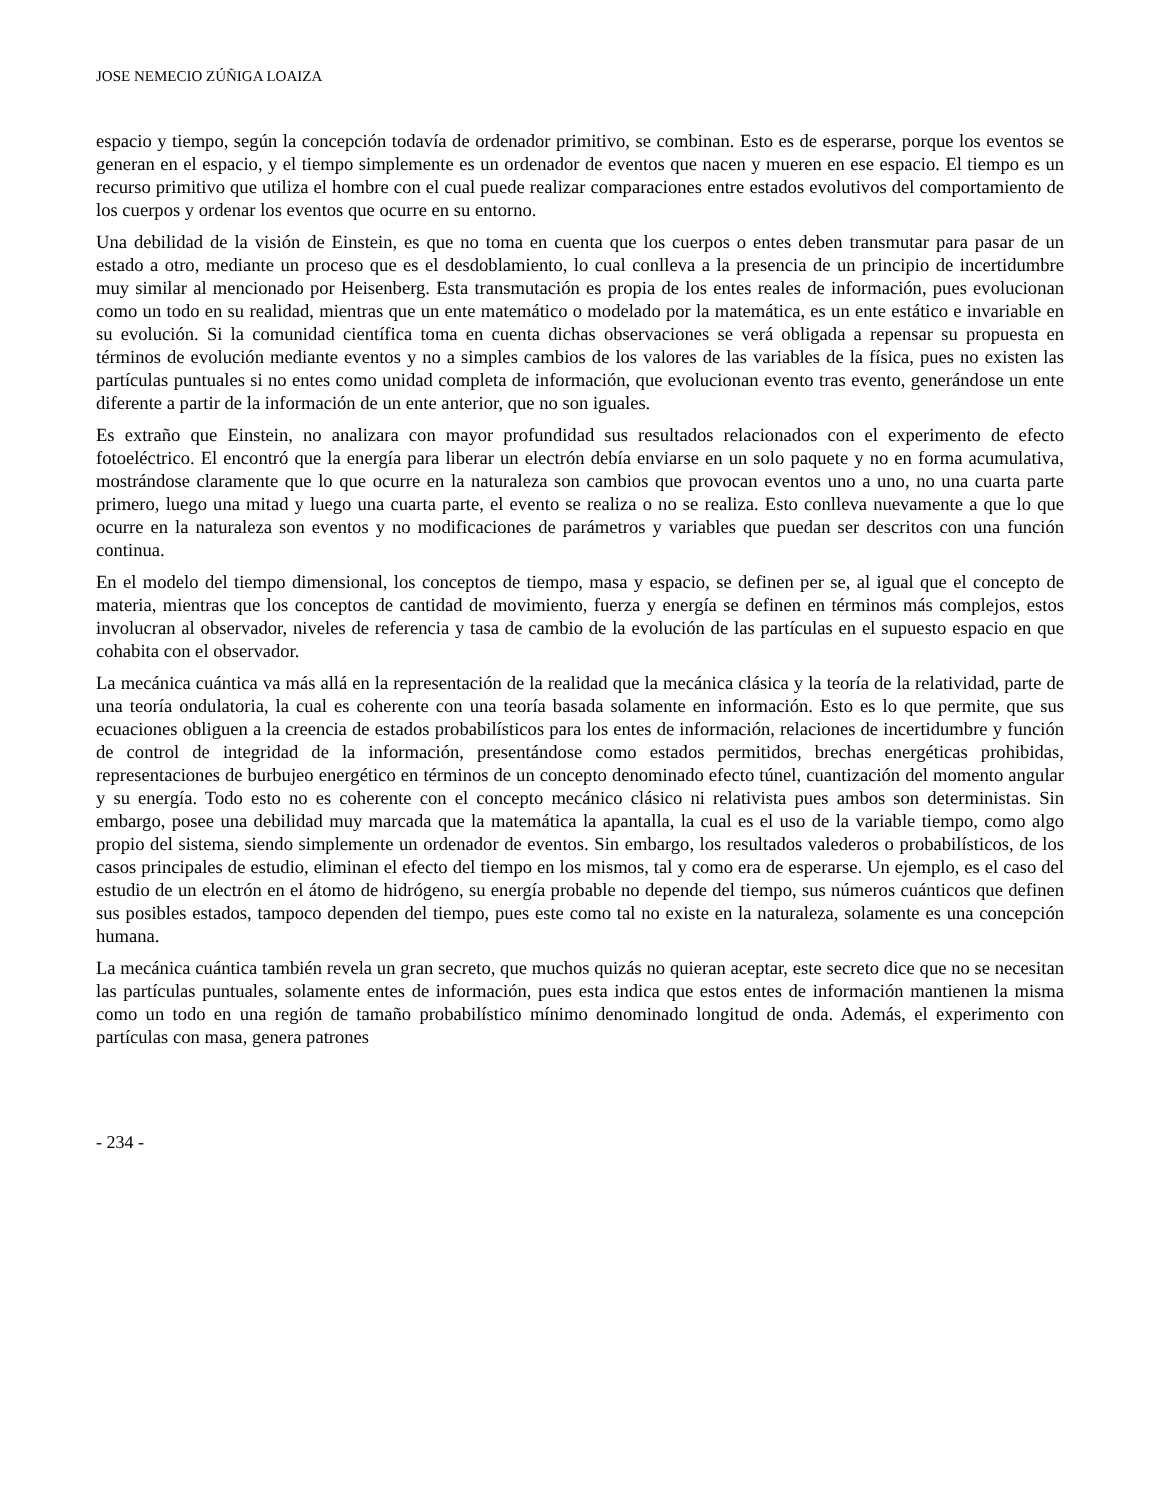JOSE NEMECIO ZÚÑIGA LOAIZA
espacio y tiempo, según la concepción todavía de ordenador primitivo, se combinan. Esto es de esperarse, porque los eventos se generan en el espacio, y el tiempo simplemente es un ordenador de eventos que nacen y mueren en ese espacio. El tiempo es un recurso primitivo que utiliza el hombre con el cual puede realizar comparaciones entre estados evolutivos del comportamiento de los cuerpos y ordenar los eventos que ocurre en su entorno.
Una debilidad de la visión de Einstein, es que no toma en cuenta que los cuerpos o entes deben transmutar para pasar de un estado a otro, mediante un proceso que es el desdoblamiento, lo cual conlleva a la presencia de un principio de incertidumbre muy similar al mencionado por Heisenberg. Esta transmutación es propia de los entes reales de información, pues evolucionan como un todo en su realidad, mientras que un ente matemático o modelado por la matemática, es un ente estático e invariable en su evolución. Si la comunidad científica toma en cuenta dichas observaciones se verá obligada a repensar su propuesta en términos de evolución mediante eventos y no a simples cambios de los valores de las variables de la física, pues no existen las partículas puntuales si no entes como unidad completa de información, que evolucionan evento tras evento, generándose un ente diferente a partir de la información de un ente anterior, que no son iguales.
Es extraño que Einstein, no analizara con mayor profundidad sus resultados relacionados con el experimento de efecto fotoeléctrico. El encontró que la energía para liberar un electrón debía enviarse en un solo paquete y no en forma acumulativa, mostrándose claramente que lo que ocurre en la naturaleza son cambios que provocan eventos uno a uno, no una cuarta parte primero, luego una mitad y luego una cuarta parte, el evento se realiza o no se realiza. Esto conlleva nuevamente a que lo que ocurre en la naturaleza son eventos y no modificaciones de parámetros y variables que puedan ser descritos con una función continua.
En el modelo del tiempo dimensional, los conceptos de tiempo, masa y espacio, se definen per se, al igual que el concepto de materia, mientras que los conceptos de cantidad de movimiento, fuerza y energía se definen en términos más complejos, estos involucran al observador, niveles de referencia y tasa de cambio de la evolución de las partículas en el supuesto espacio en que cohabita con el observador.
La mecánica cuántica va más allá en la representación de la realidad que la mecánica clásica y la teoría de la relatividad, parte de una teoría ondulatoria, la cual es coherente con una teoría basada solamente en información. Esto es lo que permite, que sus ecuaciones obliguen a la creencia de estados probabilísticos para los entes de información, relaciones de incertidumbre y función de control de integridad de la información, presentándose como estados permitidos, brechas energéticas prohibidas, representaciones de burbujeo energético en términos de un concepto denominado efecto túnel, cuantización del momento angular y su energía. Todo esto no es coherente con el concepto mecánico clásico ni relativista pues ambos son deterministas. Sin embargo, posee una debilidad muy marcada que la matemática la apantalla, la cual es el uso de la variable tiempo, como algo propio del sistema, siendo simplemente un ordenador de eventos. Sin embargo, los resultados valederos o probabilísticos, de los casos principales de estudio, eliminan el efecto del tiempo en los mismos, tal y como era de esperarse. Un ejemplo, es el caso del estudio de un electrón en el átomo de hidrógeno, su energía probable no depende del tiempo, sus números cuánticos que definen sus posibles estados, tampoco dependen del tiempo, pues este como tal no existe en la naturaleza, solamente es una concepción humana.
La mecánica cuántica también revela un gran secreto, que muchos quizás no quieran aceptar, este secreto dice que no se necesitan las partículas puntuales, solamente entes de información, pues esta indica que estos entes de información mantienen la misma como un todo en una región de tamaño probabilístico mínimo denominado longitud de onda. Además, el experimento con partículas con masa, genera patrones
- 234 -